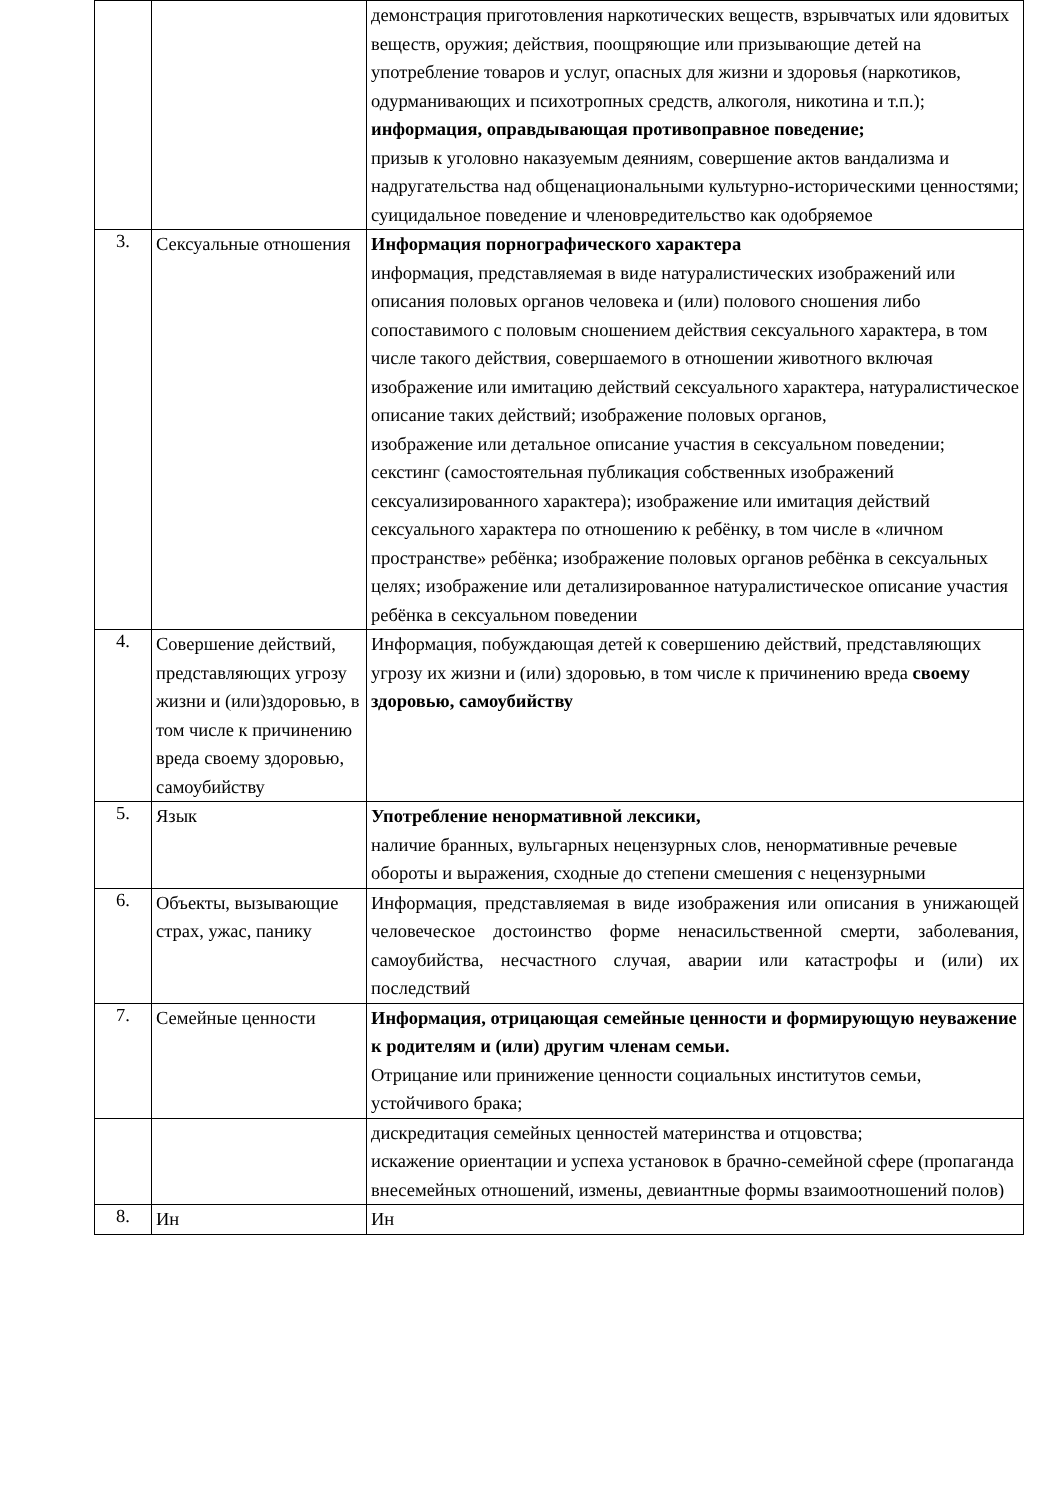| | | демонстрация приготовления наркотических веществ, взрывчатых или ядовитых веществ, оружия; действия, поощряющие или призывающие детей на употребление товаров и услуг, опасных для жизни и здоровья (наркотиков, одурманивающих и психотропных средств, алкоголя, никотина и т.п.); информация, оправдывающая противоправное поведение; призыв к уголовно наказуемым деяниям, совершение актов вандализма и надругательства над общенациональными культурно-историческими ценностями; суицидальное поведение и членовредительство как одобряемое |
| 3. | Сексуальные отношения | Информация порнографического характера информация, представляемая в виде натуралистических изображений или описания половых органов человека и (или) полового сношения либо сопоставимого с половым сношением действия сексуального характера, в том числе такого действия, совершаемого в отношении животного включая изображение или имитацию действий сексуального характера, натуралистическое описание таких действий; изображение половых органов, изображение или детальное описание участия в сексуальном поведении; секстинг (самостоятельная публикация собственных изображений сексуализированного характера); изображение или имитация действий сексуального характера по отношению к ребёнку, в том числе в «личном пространстве» ребёнка; изображение половых органов ребёнка в сексуальных целях; изображение или детализированное натуралистическое описание участия ребёнка в сексуальном поведении |
| 4. | Совершение действий, представляющих угрозу жизни и (или)здоровью, в том числе к причинению вреда своему здоровью, самоубийству | Информация, побуждающая детей к совершению действий, представляющих угрозу их жизни и (или) здоровью, в том числе к причинению вреда своему здоровью, самоубийству |
| 5. | Язык | Употребление ненормативной лексики, наличие бранных, вульгарных нецензурных слов, ненормативные речевые обороты и выражения, сходные до степени смешения с нецензурными |
| 6. | Объекты, вызывающие страх, ужас, панику | Информация, представляемая в виде изображения или описания в унижающей человеческое достоинство форме ненасильственной смерти, заболевания, самоубийства, несчастного случая, аварии или катастрофы и (или) их последствий |
| 7. | Семейные ценности | Информация, отрицающая семейные ценности и формирующую неуважение к родителям и (или) другим членам семьи. Отрицание или принижение ценности социальных институтов семьи, устойчивого брака; |
| | | дискредитация семейных ценностей материнства и отцовства; искажение ориентации и успеха установок в брачно-семейной сфере (пропаганда внесемейных отношений, измены, девиантные формы взаимоотношений полов) |
| 8. | Ин | Ин |